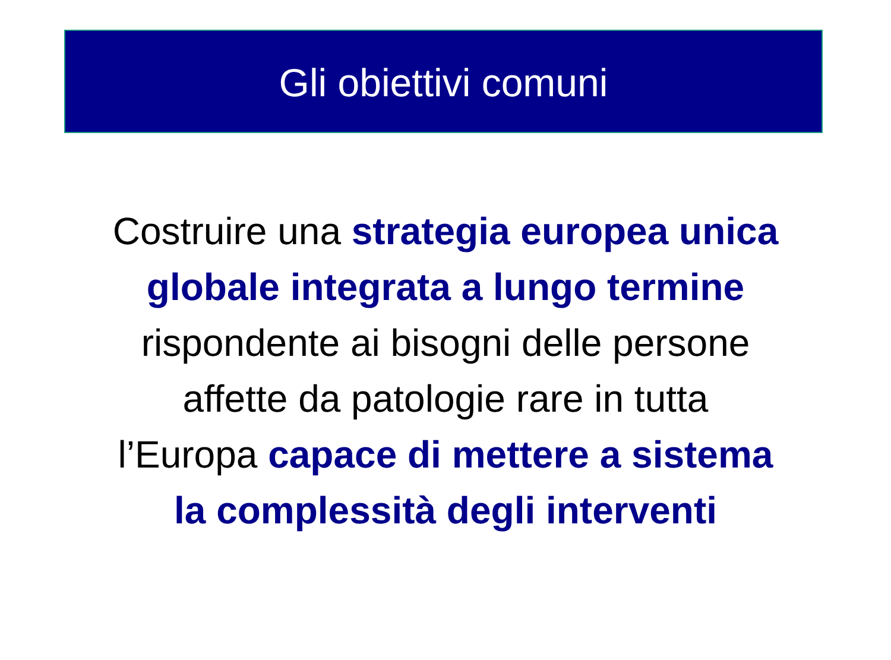Gli obiettivi comuni
Costruire una strategia europea unica
globale integrata a lungo termine
rispondente ai bisogni delle persone
affette da patologie rare in tutta
l’Europa capace di mettere a sistema
la complessità degli interventi